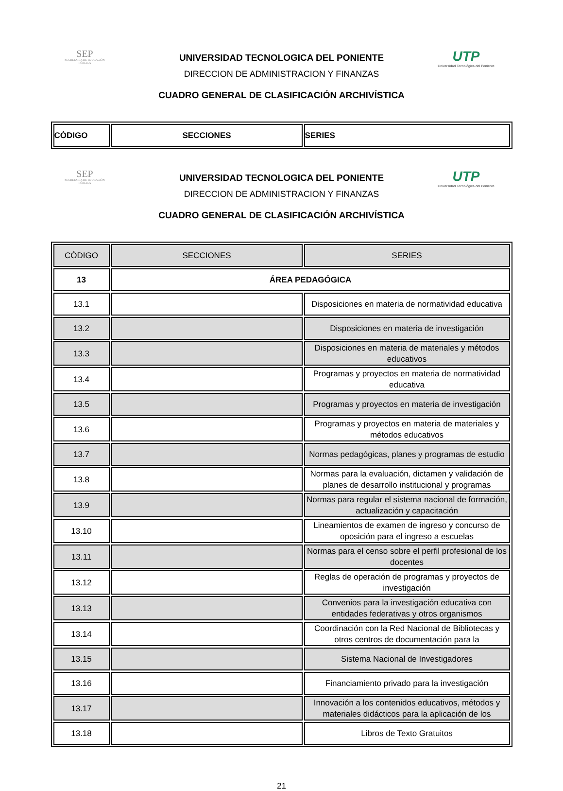SEP
SECRETARÍA DE EDUCACIÓN PÚBLICA
UTP
Universidad Tecnológica del Poniente
UNIVERSIDAD TECNOLOGICA DEL PONIENTE
DIRECCION DE ADMINISTRACION Y FINANZAS
CUADRO GENERAL DE CLASIFICACIÓN ARCHIVÍSTICA
| CÓDIGO | SECCIONES | SERIES |
| --- | --- | --- |
SEP
SECRETARÍA DE EDUCACIÓN PÚBLICA
UTP
Universidad Tecnológica del Poniente
UNIVERSIDAD TECNOLOGICA DEL PONIENTE
DIRECCION DE ADMINISTRACION Y FINANZAS
CUADRO GENERAL DE CLASIFICACIÓN ARCHIVÍSTICA
| CÓDIGO | SECCIONES | SERIES |
| --- | --- | --- |
| 13 | ÁREA PEDAGÓGICA | |
| 13.1 | | Disposiciones en materia de normatividad educativa |
| 13.2 | | Disposiciones en materia de investigación |
| 13.3 | | Disposiciones en materia de materiales y métodos educativos |
| 13.4 | | Programas y proyectos en materia de normatividad educativa |
| 13.5 | | Programas y proyectos en materia de investigación |
| 13.6 | | Programas y proyectos en materia de materiales y métodos educativos |
| 13.7 | | Normas pedagógicas, planes y programas de estudio |
| 13.8 | | Normas para la evaluación, dictamen y validación de planes de desarrollo institucional y programas |
| 13.9 | | Normas para regular el sistema nacional de formación, actualización y capacitación |
| 13.10 | | Lineamientos de examen de ingreso y concurso de oposición para el ingreso a escuelas |
| 13.11 | | Normas para el censo sobre el perfil profesional de los docentes |
| 13.12 | | Reglas de operación de programas y proyectos de investigación |
| 13.13 | | Convenios para la investigación educativa con entidades federativas y otros organismos |
| 13.14 | | Coordinación con la Red Nacional de Bibliotecas y otros centros de documentación para la |
| 13.15 | | Sistema Nacional de Investigadores |
| 13.16 | | Financiamiento privado para la investigación |
| 13.17 | | Innovación a los contenidos educativos, métodos y materiales didácticos para la aplicación de los |
| 13.18 | | Libros de Texto Gratuitos |
21